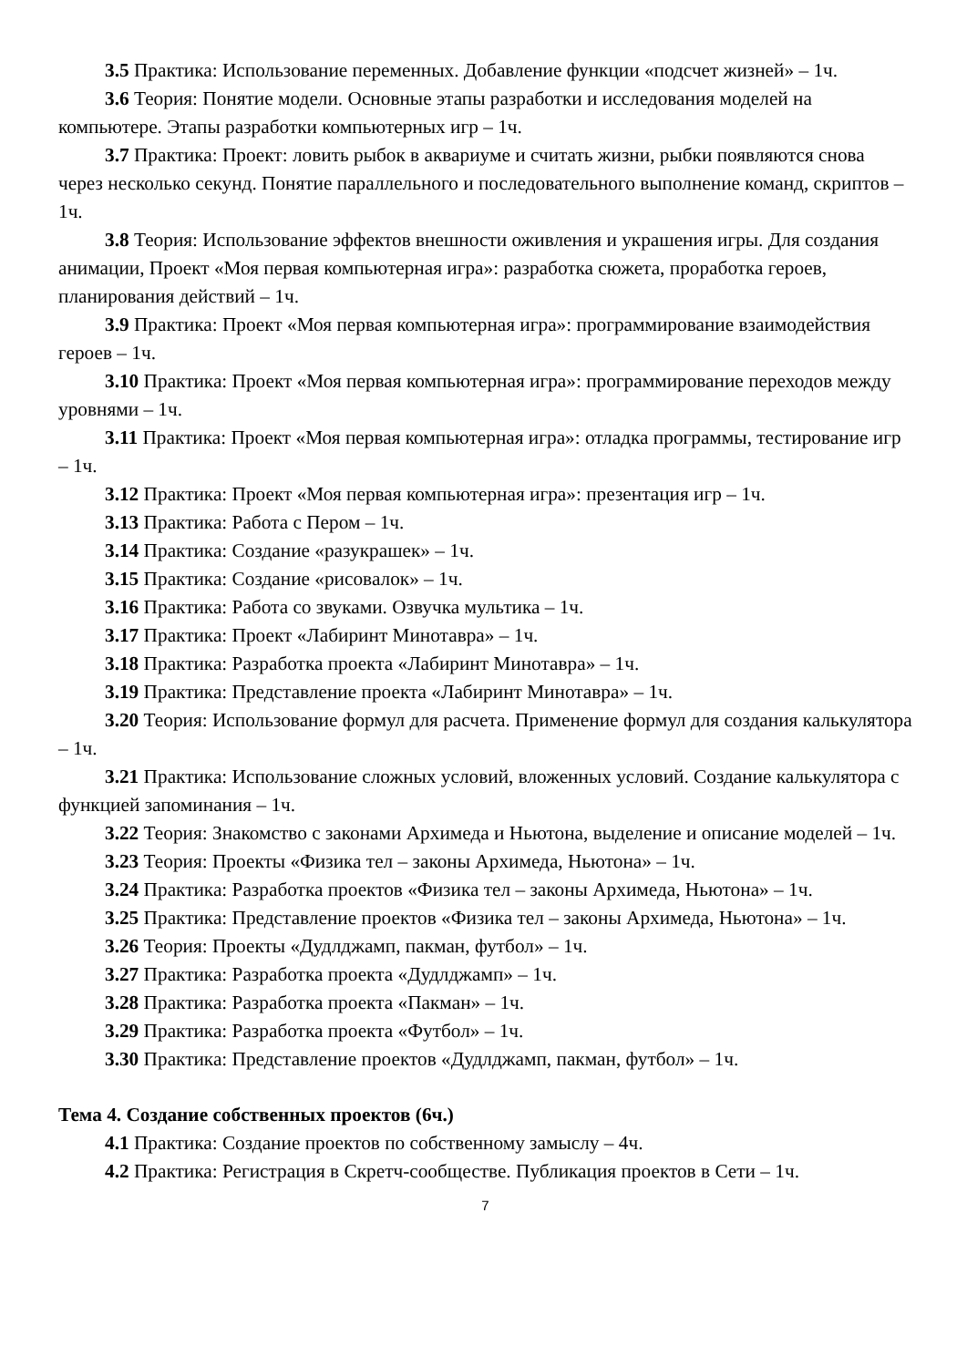3.5 Практика: Использование переменных. Добавление функции «подсчет жизней» – 1ч.
3.6 Теория: Понятие модели. Основные этапы разработки и исследования моделей на компьютере. Этапы разработки компьютерных игр – 1ч.
3.7 Практика: Проект: ловить рыбок в аквариуме и считать жизни, рыбки появляются снова через несколько секунд. Понятие параллельного и последовательного выполнение команд, скриптов – 1ч.
3.8 Теория: Использование эффектов внешности оживления и украшения игры. Для создания анимации, Проект «Моя первая компьютерная игра»: разработка сюжета, проработка героев, планирования действий – 1ч.
3.9 Практика: Проект «Моя первая компьютерная игра»: программирование взаимодействия героев – 1ч.
3.10 Практика: Проект «Моя первая компьютерная игра»: программирование переходов между уровнями – 1ч.
3.11 Практика: Проект «Моя первая компьютерная игра»: отладка программы, тестирование игр – 1ч.
3.12 Практика: Проект «Моя первая компьютерная игра»: презентация игр – 1ч.
3.13 Практика: Работа с Пером – 1ч.
3.14 Практика: Создание «разукрашек» – 1ч.
3.15 Практика: Создание «рисовалок» – 1ч.
3.16 Практика: Работа со звуками. Озвучка мультика – 1ч.
3.17 Практика: Проект «Лабиринт Минотавра» – 1ч.
3.18 Практика: Разработка проекта «Лабиринт Минотавра» – 1ч.
3.19 Практика: Представление проекта «Лабиринт Минотавра» – 1ч.
3.20 Теория: Использование формул для расчета. Применение формул для создания калькулятора – 1ч.
3.21 Практика: Использование сложных условий, вложенных условий. Создание калькулятора с функцией запоминания – 1ч.
3.22 Теория: Знакомство с законами Архимеда и Ньютона, выделение и описание моделей – 1ч.
3.23 Теория: Проекты «Физика тел – законы Архимеда, Ньютона» – 1ч.
3.24 Практика: Разработка проектов «Физика тел – законы Архимеда, Ньютона» – 1ч.
3.25 Практика: Представление проектов «Физика тел – законы Архимеда, Ньютона» – 1ч.
3.26 Теория: Проекты «Дудлджамп, пакман, футбол» – 1ч.
3.27 Практика: Разработка проекта «Дудлджамп» – 1ч.
3.28 Практика: Разработка проекта «Пакман» – 1ч.
3.29 Практика: Разработка проекта «Футбол» – 1ч.
3.30 Практика: Представление проектов «Дудлджамп, пакман, футбол» – 1ч.
Тема 4. Создание собственных проектов (6ч.)
4.1 Практика: Создание проектов по собственному замыслу – 4ч.
4.2 Практика: Регистрация в Скретч-сообществе. Публикация проектов в Сети – 1ч.
7